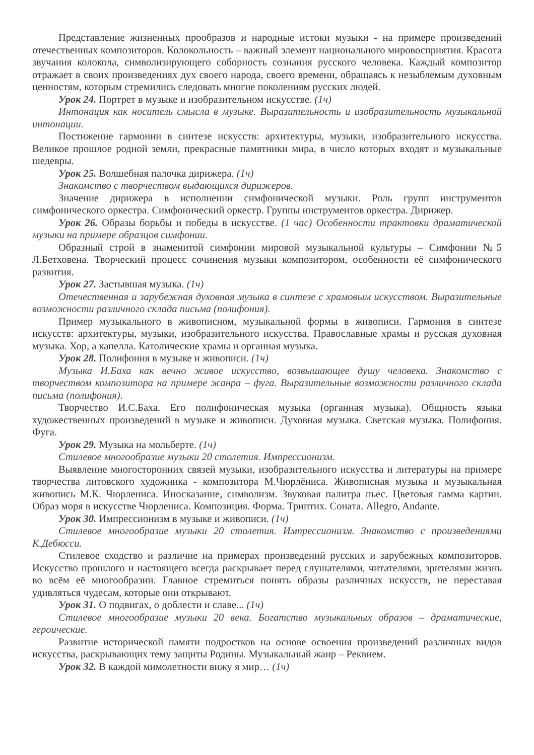Представление жизненных прообразов и народные истоки музыки - на примере произведений отечественных композиторов. Колокольность – важный элемент национального мировосприятия. Красота звучания колокола, символизирующего соборность сознания русского человека. Каждый композитор отражает в своих произведениях дух своего народа, своего времени, обращаясь к незыблемым духовным ценностям, которым стремились следовать многие поколениям русских людей.
Урок 24. Портрет в музыке и изобразительном искусстве. (1ч)
Интонация как носитель смысла в музыке. Выразительность и изобразительность музыкальной интонации.
Постижение гармонии в синтезе искусств: архитектуры, музыки, изобразительного искусства. Великое прошлое родной земли, прекрасные памятники мира, в число которых входят и музыкальные шедевры.
Урок 25. Волшебная палочка дирижера. (1ч)
Знакомство с творчеством выдающихся дирижеров.
Значение дирижера в исполнении симфонической музыки. Роль групп инструментов симфонического оркестра. Симфонический оркестр. Группы инструментов оркестра. Дирижер.
Урок 26. Образы борьбы и победы в искусстве. (1 час) Особенности трактовки драматической музыки на примере образцов симфонии.
Образный строй в знаменитой симфонии мировой музыкальной культуры – Симфонии №5 Л.Бетховена. Творческий процесс сочинения музыки композитором, особенности её симфонического развития.
Урок 27. Застывшая музыка. (1ч)
Отечественная и зарубежная духовная музыка в синтезе с храмовым искусством. Выразительные возможности различного склада письма (полифония).
Пример музыкального в живописном, музыкальной формы в живописи. Гармония в синтезе искусств: архитектуры, музыки, изобразительного искусства. Православные храмы и русская духовная музыка. Хор, а капелла. Католические храмы и органная музыка.
Урок 28. Полифония в музыке и живописи. (1ч)
Музыка И.Баха как вечно живое искусство, возвышающее душу человека. Знакомство с творчеством композитора на примере жанра – фуга. Выразительные возможности различного склада письма (полифония).
Творчество И.С.Баха. Его полифоническая музыка (органная музыка). Общность языка художественных произведений в музыке и живописи. Духовная музыка. Светская музыка. Полифония. Фуга.
Урок 29. Музыка на мольберте. (1ч)
Стилевое многообразие музыки 20 столетия. Импрессионизм.
Выявление многосторонних связей музыки, изобразительного искусства и литературы на примере творчества литовского художника - композитора М.Чюрлёниса. Живописная музыка и музыкальная живопись М.К. Чюрлениса. Иносказание, символизм. Звуковая палитра пьес. Цветовая гамма картин. Образ моря в искусстве Чюрлениса. Композиция. Форма. Триптих. Соната. Allegro, Andante.
Урок 30. Импрессионизм в музыке и живописи. (1ч)
Стилевое многообразие музыки 20 столетия. Импрессионизм. Знакомство с произведениями К.Дебюсси.
Стилевое сходство и различие на примерах произведений русских и зарубежных композиторов. Искусство прошлого и настоящего всегда раскрывает перед слушателями, читателями, зрителями жизнь во всём её многообразии. Главное стремиться понять образы различных искусств, не переставая удивляться чудесам, которые они открывают.
Урок 31. О подвигах, о доблести и славе... (1ч)
Стилевое многообразие музыки 20 века. Богатство музыкальных образов – драматические, героические.
Развитие исторической памяти подростков на основе освоения произведений различных видов искусства, раскрывающих тему защиты Родины. Музыкальный жанр – Реквием.
Урок 32. В каждой мимолетности вижу я мир… (1ч)